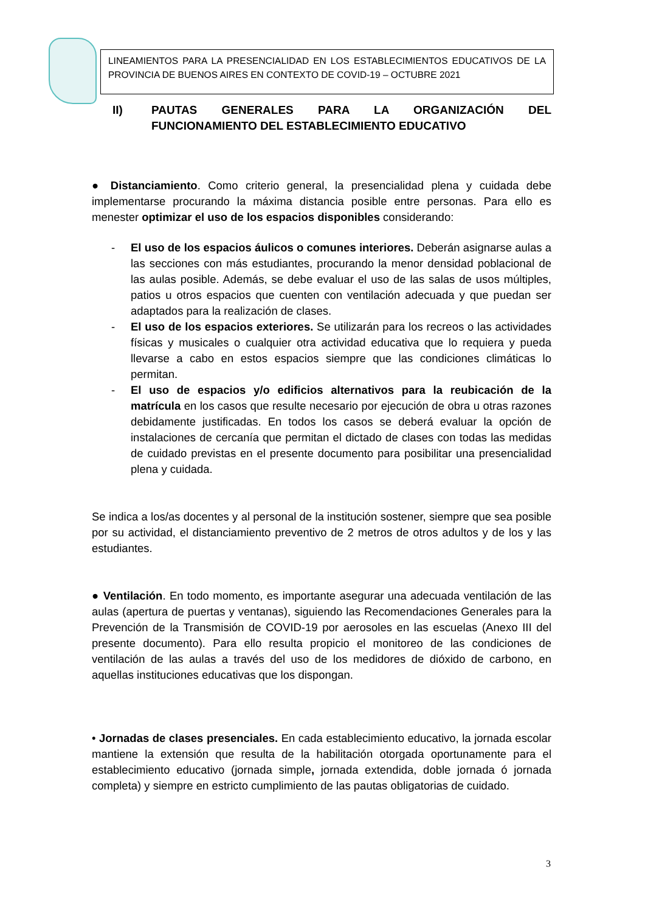LINEAMIENTOS PARA LA PRESENCIALIDAD EN LOS ESTABLECIMIENTOS EDUCATIVOS DE LA PROVINCIA DE BUENOS AIRES EN CONTEXTO DE COVID-19 – OCTUBRE 2021
II) PAUTAS GENERALES PARA LA ORGANIZACIÓN DEL FUNCIONAMIENTO DEL ESTABLECIMIENTO EDUCATIVO
● Distanciamiento. Como criterio general, la presencialidad plena y cuidada debe implementarse procurando la máxima distancia posible entre personas. Para ello es menester optimizar el uso de los espacios disponibles considerando:
- El uso de los espacios áulicos o comunes interiores. Deberán asignarse aulas a las secciones con más estudiantes, procurando la menor densidad poblacional de las aulas posible. Además, se debe evaluar el uso de las salas de usos múltiples, patios u otros espacios que cuenten con ventilación adecuada y que puedan ser adaptados para la realización de clases.
- El uso de los espacios exteriores. Se utilizarán para los recreos o las actividades físicas y musicales o cualquier otra actividad educativa que lo requiera y pueda llevarse a cabo en estos espacios siempre que las condiciones climáticas lo permitan.
- El uso de espacios y/o edificios alternativos para la reubicación de la matrícula en los casos que resulte necesario por ejecución de obra u otras razones debidamente justificadas. En todos los casos se deberá evaluar la opción de instalaciones de cercanía que permitan el dictado de clases con todas las medidas de cuidado previstas en el presente documento para posibilitar una presencialidad plena y cuidada.
Se indica a los/as docentes y al personal de la institución sostener, siempre que sea posible por su actividad, el distanciamiento preventivo de 2 metros de otros adultos y de los y las estudiantes.
● Ventilación. En todo momento, es importante asegurar una adecuada ventilación de las aulas (apertura de puertas y ventanas), siguiendo las Recomendaciones Generales para la Prevención de la Transmisión de COVID-19 por aerosoles en las escuelas (Anexo III del presente documento). Para ello resulta propicio el monitoreo de las condiciones de ventilación de las aulas a través del uso de los medidores de dióxido de carbono, en aquellas instituciones educativas que los dispongan.
• Jornadas de clases presenciales. En cada establecimiento educativo, la jornada escolar mantiene la extensión que resulta de la habilitación otorgada oportunamente para el establecimiento educativo (jornada simple, jornada extendida, doble jornada ó jornada completa) y siempre en estricto cumplimiento de las pautas obligatorias de cuidado.
3